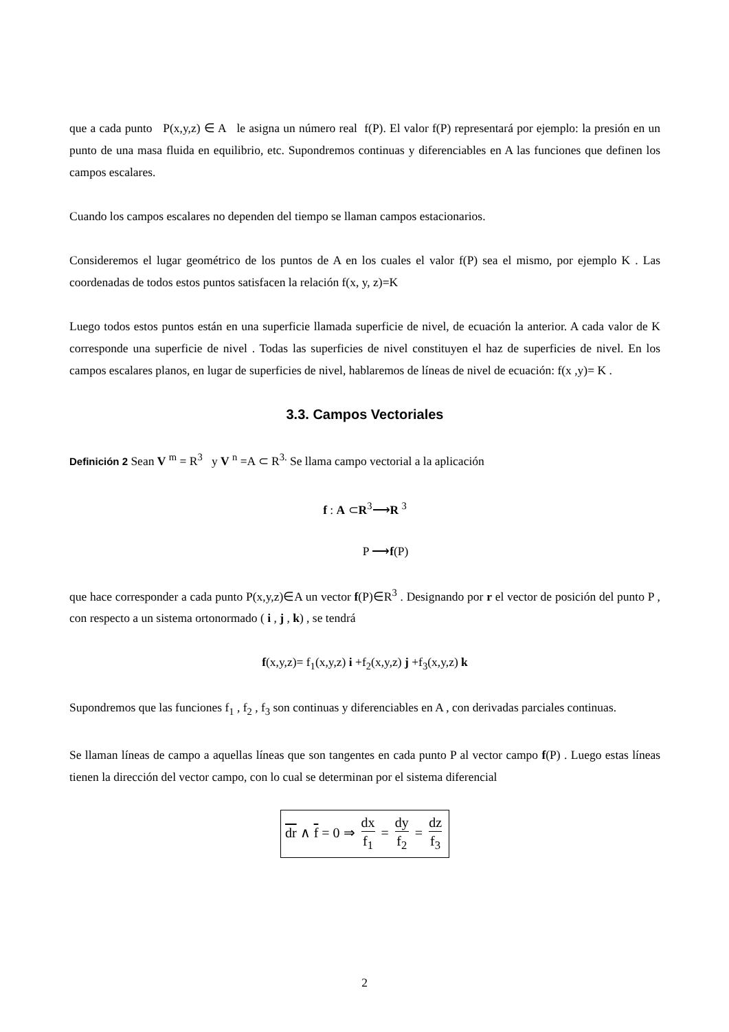que a cada punto P(x,y,z) ∈ A le asigna un número real f(P). El valor f(P) representará por ejemplo: la presión en un punto de una masa fluida en equilibrio, etc. Supondremos continuas y diferenciables en A las funciones que definen los campos escalares.
Cuando los campos escalares no dependen del tiempo se llaman campos estacionarios.
Consideremos el lugar geométrico de los puntos de A en los cuales el valor f(P) sea el mismo, por ejemplo K . Las coordenadas de todos estos puntos satisfacen la relación f(x, y, z)=K
Luego todos estos puntos están en una superficie llamada superficie de nivel, de ecuación la anterior. A cada valor de K corresponde una superficie de nivel . Todas las superficies de nivel constituyen el haz de superficies de nivel. En los campos escalares planos, en lugar de superficies de nivel, hablaremos de líneas de nivel de ecuación: f(x ,y)= K .
3.3. Campos Vectoriales
Definición 2 Sean V <sup>m</sup> = R<sup>3</sup> y V <sup>n</sup> =A ⊂ R<sup>3.</sup> Se llama campo vectorial a la aplicación
f : A ⊂R<sup>3</sup>⟶R <sup>3</sup>
P ⟶f(P)
que hace corresponder a cada punto P(x,y,z)∈A un vector f(P)∈R<sup>3</sup> . Designando por r el vector de posición del punto P , con respecto a un sistema ortonormado ( i , j , k) , se tendrá
f(x,y,z)= f<sub>1</sub>(x,y,z) i +f<sub>2</sub>(x,y,z) j +f<sub>3</sub>(x,y,z) k
Supondremos que las funciones f<sub>1</sub> , f<sub>2</sub> , f<sub>3</sub> son continuas y diferenciables en A , con derivadas parciales continuas.
Se llaman líneas de campo a aquellas líneas que son tangentes en cada punto P al vector campo f(P) . Luego estas líneas tienen la dirección del vector campo, con lo cual se determinan por el sistema diferencial
dr ∧ f = 0 ⇒ dx f<sub>1</sub> = dy f<sub>2</sub> = dz f<sub>3</sub>
2